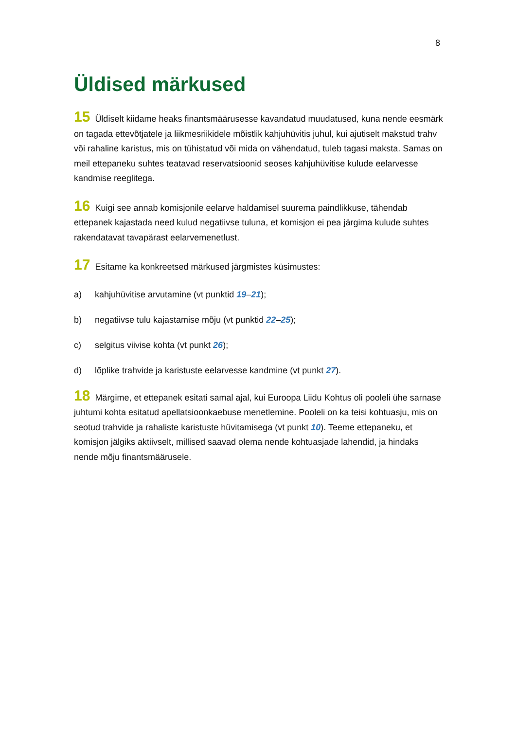8
Üldised märkused
15 Üldiselt kiidame heaks finantsmäärusesse kavandatud muudatused, kuna nende eesmärk on tagada ettevõtjatele ja liikmesriikidele mõistlik kahjuhüvitis juhul, kui ajutiselt makstud trahv või rahaline karistus, mis on tühistatud või mida on vähendatud, tuleb tagasi maksta. Samas on meil ettepaneku suhtes teatavad reservatsioonid seoses kahjuhüvitise kulude eelarvesse kandmise reeglitega.
16 Kuigi see annab komisjonile eelarve haldamisel suurema paindlikkuse, tähendab ettepanek kajastada need kulud negatiivse tuluna, et komisjon ei pea järgima kulude suhtes rakendatavat tavapärast eelarvemenetlust.
17 Esitame ka konkreetsed märkused järgmistes küsimustes:
a) kahjuhüvitise arvutamine (vt punktid 19–21);
b) negatiivse tulu kajastamise mõju (vt punktid 22–25);
c) selgitus viivise kohta (vt punkt 26);
d) lõplike trahvide ja karistuste eelarvesse kandmine (vt punkt 27).
18 Märgime, et ettepanek esitati samal ajal, kui Euroopa Liidu Kohtus oli pooleli ühe sarnase juhtumi kohta esitatud apellatsioonkaebuse menetlemine. Pooleli on ka teisi kohtuasju, mis on seotud trahvide ja rahaliste karistuste hüvitamisega (vt punkt 10). Teeme ettepaneku, et komisjon jälgiks aktiivselt, millised saavad olema nende kohtuasjade lahendid, ja hindaks nende mõju finantsmäärusele.